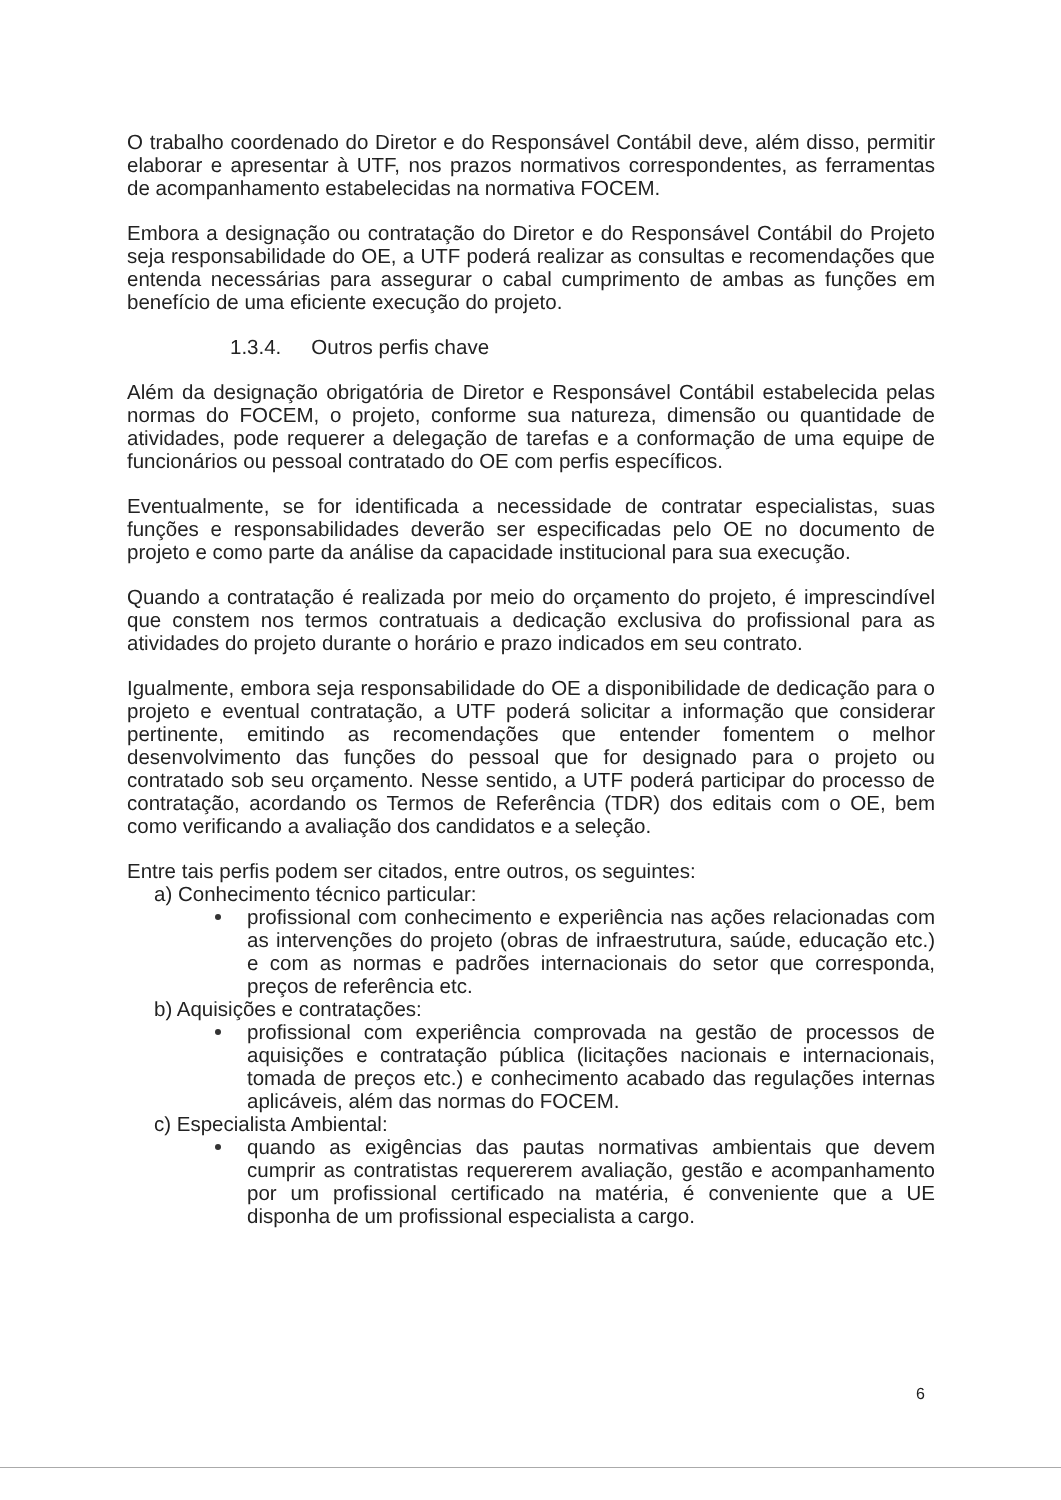O trabalho coordenado do Diretor e do Responsável Contábil deve, além disso, permitir elaborar e apresentar à UTF, nos prazos normativos correspondentes, as ferramentas de acompanhamento estabelecidas na normativa FOCEM.
Embora a designação ou contratação do Diretor e do Responsável Contábil do Projeto seja responsabilidade do OE, a UTF poderá realizar as consultas e recomendações que entenda necessárias para assegurar o cabal cumprimento de ambas as funções em benefício de uma eficiente execução do projeto.
1.3.4. Outros perfis chave
Além da designação obrigatória de Diretor e Responsável Contábil estabelecida pelas normas do FOCEM, o projeto, conforme sua natureza, dimensão ou quantidade de atividades, pode requerer a delegação de tarefas e a conformação de uma equipe de funcionários ou pessoal contratado do OE com perfis específicos.
Eventualmente, se for identificada a necessidade de contratar especialistas, suas funções e responsabilidades deverão ser especificadas pelo OE no documento de projeto e como parte da análise da capacidade institucional para sua execução.
Quando a contratação é realizada por meio do orçamento do projeto, é imprescindível que constem nos termos contratuais a dedicação exclusiva do profissional para as atividades do projeto durante o horário e prazo indicados em seu contrato.
Igualmente, embora seja responsabilidade do OE a disponibilidade de dedicação para o projeto e eventual contratação, a UTF poderá solicitar a informação que considerar pertinente, emitindo as recomendações que entender fomentem o melhor desenvolvimento das funções do pessoal que for designado para o projeto ou contratado sob seu orçamento. Nesse sentido, a UTF poderá participar do processo de contratação, acordando os Termos de Referência (TDR) dos editais com o OE, bem como verificando a avaliação dos candidatos e a seleção.
Entre tais perfis podem ser citados, entre outros, os seguintes:
a) Conhecimento técnico particular:
profissional com conhecimento e experiência nas ações relacionadas com as intervenções do projeto (obras de infraestrutura, saúde, educação etc.) e com as normas e padrões internacionais do setor que corresponda, preços de referência etc.
b) Aquisições e contratações:
profissional com experiência comprovada na gestão de processos de aquisições e contratação pública (licitações nacionais e internacionais, tomada de preços etc.) e conhecimento acabado das regulações internas aplicáveis, além das normas do FOCEM.
c) Especialista Ambiental:
quando as exigências das pautas normativas ambientais que devem cumprir as contratistas requererem avaliação, gestão e acompanhamento por um profissional certificado na matéria, é conveniente que a UE disponha de um profissional especialista a cargo.
6